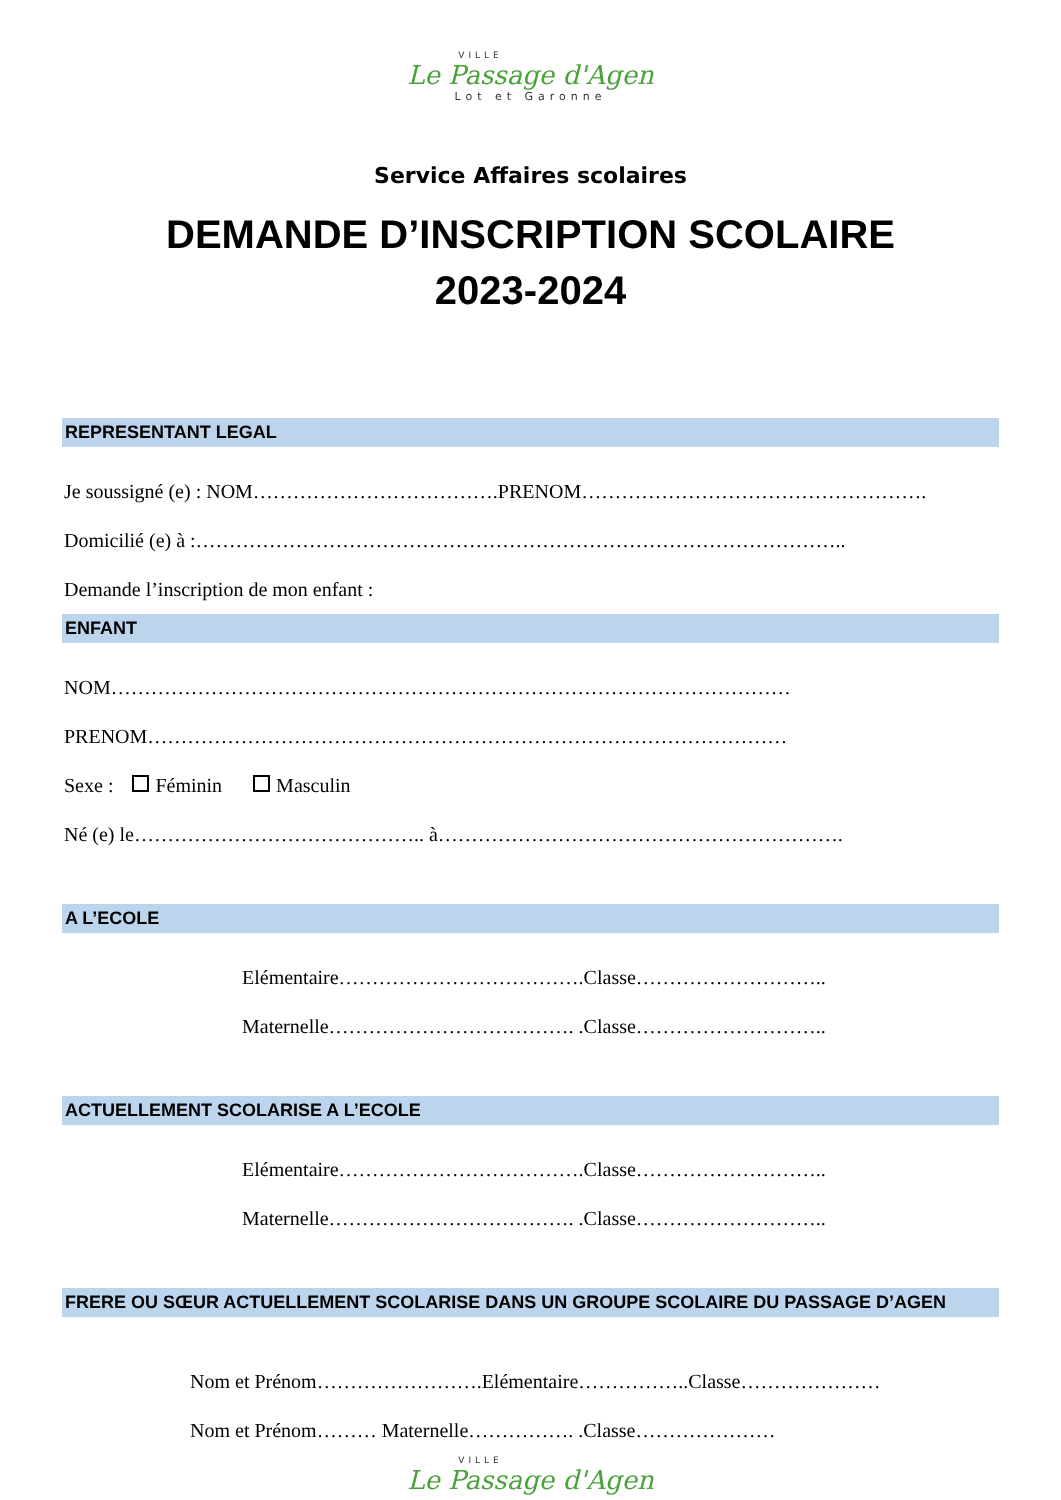VILLE
Le Passage d'Agen
Lot et Garonne
Service Affaires scolaires
DEMANDE D’INSCRIPTION SCOLAIRE
2023-2024
REPRESENTANT LEGAL
Je soussigné (e) : NOM……………………………….PRENOM…………………………………………….
Domicilié (e) à :……………………………………………………………………………………..
Demande l’inscription de mon enfant :
ENFANT
NOM…………………………………………………………………………………………
PRENOM……………………………………………………………………………………
Sexe : Féminin Masculin
Né (e) le…………………………………….. à…………………………………………………….
A L’ECOLE
Elémentaire……………………………….Classe………………………..
Maternelle………………………………. .Classe………………………..
ACTUELLEMENT SCOLARISE A L’ECOLE
Elémentaire……………………………….Classe………………………..
Maternelle………………………………. .Classe………………………..
FRERE OU SŒUR ACTUELLEMENT SCOLARISE DANS UN GROUPE SCOLAIRE DU PASSAGE D’AGEN
Nom et Prénom…………………….Elémentaire……………..Classe…………………
Nom et Prénom……… Maternelle……………. .Classe…………………
VILLE
Le Passage d'Agen